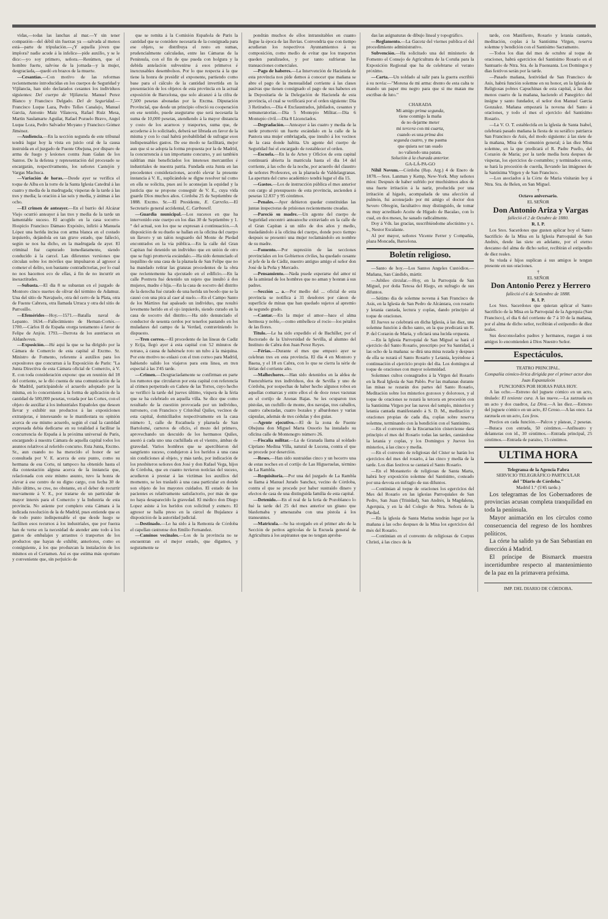vidas,—todas las lanchas al mar.—Y sin tener compasión—del débil sin fuerzas ya —salvada al menos está—parte de tripulación.—¿Y aquella jóven que implora? nadie acude á la infelice—pide auxilio, y se le dice:—yo soy primero, señora.—Resúmen, que el hombre fuerte, salvóse de la jornada—y la mujer, desgraciada,—quedó en brazos de la muerte.
—Cesantías.—Con motivo de las reformas recientemente introducidas en los cuerpos de Seguridad y Vijilancia, han sido declarados cesantes los individuos siguientes: Del cuerpo de Vijilancia. Manuel Perez Blanco y Francisco Delgado. Del de Seguridad.—Francisco Luque Laza, Pedro Telles Canalejo, Manuel Garcia, Antonio Maiz Vilanova, Rafael Ruiz Mesa, Martin Saulamarte Aguilar, Rafael Pozuelo Bravo, Angel Luque Loza, Pedro Salvador Moyano y Francisco Gómez Jiménez.
—Audiencia.—En la sección segunda de este tribunal tendrá lugar hoy la vista en juicio oral de la causa instruida en el juzgado de Fuente Obejuna, por disparo de arma de fuego y lesiones contra Juan Galan de los Santos. De la defensa y representación del procesado se encargarán, respectivamente, los señores Castejón y Vargas Machuca.
—Variación de horas.—Desde ayer se verifica el toque de Alba en la torre de la Santa Iglesia Catedral á las cuatro y media de la madrugada; vísperas de la tarde á las tres y media; la oración á las seis y media, y ánimas á las ocho.
—El crimen de anteayer.—En el barrio del Alcázar Viejo ocurrió anteayer á las tres y media de la tarde un lamentable suceso. El acogido en la casa socorro-Hospicio Francisco Dámaso Expósito, infirió á Manuela López una herida incisa con arma blanca en el costado izquierdo, dejándola en tan grave estado, que falleció, según se nos ha dicho, en la madrugada de ayer. El criminal fué capturado inmediatamente, siendo conducido á la carcel. Las diferentes versiones que circulan sobre los móviles que impulsaron al agresor á cometer el delito, son bastante contradictorias, por lo cual no nos hacemos eco de ellas, á fin de no incurrir en inexactitudes.
—Subasta.—El dia 8 se subastan en el juzgado de Montoro cinco suertes de olivar del término de Adamuz. Una del sitio de Navajuelo, otra del cerro de la Plata, otra de Fuente Cabrera, otra llamada Urraca y otra del sitio de Parrosillo.
—Efemérides—Hoy.—1571.—Batalla naval de Lepanto. 1634.—Fallecimiento de Hernan-Cortés.—1700.—Cárlos II de España otorga testamento á favor de Felipe de Anjón. 1793.—Derrota de los austriacos en Aldanhoven.
—Exposición.—Hé aquí la que se ha dirigido por la Cámara de Comercio de esta capital al Excmo. Sr. Ministro de Fomento, referente á auxilios para los expositores que concurran á la Exposición de Paris: "La Junta Directiva de esta Cámara oficial de Comercio, á V. E. con toda consideración expone: que en reunión del 18 del corriente, se le dió cuenta de una comunicación de la de Madrid, participándole el acuerdo adoptado por la misma, en lo concerniente á la forma de aplicación de la cantidad de 500,000 pesetas, votada por las Cortes, con el objeto de auxiliar á los industriales Españoles que deseen llevar y exhibir sus productos á las exposiciones extranjeras, é interesando se le manifestara su opinión acerca de ese mismo acuerdo, según el cual la cantidad expresada debía dedicarse en su totalidad á facilitar la concurrencia de España á la próxima universal de París, encargando á nuestra Cámara de aquella capital todos los asuntos relativos al referido concurso. Esta Junta, Excmo. Sr., aun cuando no ha merecido el honor de ser consultada por V. E. acerca de este punto, como su hermana de esa Corte, ni tampoco ha obtenido hasta el dia contestación alguna acerca de la instancia que, relacionada con este mismo asunto, tuvo la honra de elevar á ese centro de su digno cargo, con fecha 30 de Julio último, se cree, no obstante, en el deber de recurrir nuevamente á V. E., por tratarse de un particular de mayor interés para el Comercio y la Industria de esta provincia. No asiente por completo esta Cámara á la indicada resolución de la de Madrid, pues entiende que es de todo punto indispensable el que desde luego se faciliten esos recursos á los industriales, que por fuerza han de verse en la necesidad de atender ante todo á los gastos de embalajes y arrastres ó trasportes de los productos que hayan de exhibir, anteriores, como es consiguiente, á los que produzcan la instalación de los mismos en el Certamen. Así es que estima más oportuno y conveniente que, sin perjuicio de
que se remita á la Comisión Española de Paris la cantidad que se considere necesaria de la consignada para ese objeto, se distribuya el resto en sumas, prudencialmente calculadas, entre las Cámaras de la Península, con el fin de que pueda con holgura y la debida antelación subvenirse á esos primeros é inexcusables desembolsos. Por lo que respecta á la que tiene la honra de presidir el exponente, partiendo como base para el cálculo de la cantidad invertida en la presentación de los objetos de esta provincia en la actual exposición de Barcelona, que solo alcanzó á la cifra de 7,500 pesetas abonadas por la Excma. Diputación Provincial, que desde un principio ofreció su cooperación en ese sentido, puede asegurarse que será necesaria la suma de 10,000 pesetas, atendiendo á la mayor distancia y costo de los acarreos y trasportes, suma que, de accederse á lo solicitado, deberá ser librada en favor de la misma y con lo cual habrá probabilidad de sufragar esos indispensables gastos. De ese modo se facilitará, mejor aun que si se adopta la forma propuesta por la de Madrid, la concurrencia á tan importante concurso, y así también saldrian más beneficiados los intereses mercantiles é industriales de nuestra patria. Fundada esta Junta en las precedentes consideraciones, acordó elevar la presente instancia á V. E., suplicándole se digne resolver tal como en ella se solicita, pues así lo aconsejan la equidad y la justicia que se propone conseguir de V. E., cuya vida guarde Dios muchos años. Córdoba 25 de Septiembre de 1888. Excmo. Sr.—El Presidente, E. Carreño.—El Secretario general accidental, C. Carbonell.
—Guardia municipal.—Los sucesos en que ha intervenido este cuerpo en los dias 30 de Septiembre y 1.° del actual, son los que se expresan á continuación.—A disposición de su dueño se hallan en la oficina del cuerpo un llavero y un talón resguardo del Monte de Piedad encontrados en la vía pública.—En la calle del Gran Capitan fué detenido un indivíduo que en unión de otro que se fugó promovía escándalo.—Ha sido denunciado el inquilino de una casa de la plazuela de San Felipe que no ha mandado retirar las granzas procedentes de la obra que recientemente ha ejecutado en el edificio.—En la calle Postrera fué detenido un sujeto que insultó á dos mujeres, madre é hija.—En la casa de socorro del distrito de la derecha fué curado de una herida un beodo que se la causó con una pica al caer al suelo.—En el Campo Santo de los Mártires fué apaleado un individuo, que resultó levemente herido en el ojo izquierdo, siendo curado en la casa de socorro del distrito.—Ha sido denunciado el conductor de sesenta cerdos por tenerlos pastando en los muladares del campo de la Verdad, contraviniendo lo dispuesto.
—Tren correo.—El procedente de las líneas de Cadiz y Ecija, llegó ayer á esta capital con 52 minutos de retraso, á causa de habérsele roto un tubo á la máquina. Por este motivo no enlazó con el tren correo para Madrid, habiendo salido los viajeros para esta línea, en tren especial á las 3'45 tarde.
—Crimen.—Desgraciadamente se confirman en parte los rumores que circularon por esta capital con referencia al crímen perpetrado en Cañete de las Torres, cuyo hecho se verificó la tarde del jueves último, víspera de la féria que se ha celebrado en aquella villa. Se dice que como resultado de la cuestión provocada por un individuo, turronero, con Francisco y Cristóbal Quiles, vecinos de esta capital, domiciliados respectivamente en la casa número 1, calle de Escañuela y plazuela de San Bartolomé, carreros de oficio, el mozo del primero, aprovechando un descuido de los hermanos Quiles, asestó á cada uno una cuchillada en el vientre, ámbas de gravedad. Varios hombres que se apercibieron del sangriento suceso, condujeron á los heridos á una casa sin condiciones al objeto, y más tarde, por indicación de los presbíteros señores don José y don Rafael Vega, hijos de Córdoba, que en cuanto tuvieron noticias del suceso, acudieron á prestar á las víctimas los auxilios del momento, se les trasladó á una casa particular en donde son objeto de los mayores cuidados. El estado de los pacientes es relativamente satisfactorio, por más de que no haya desaparecido la gravedad. El médico don Diego Lopez asiste á los heridos con solicitud y esmero. El agresor se halla preso en la cárcel de Bujalance á disposición de la autoridad judicial.
—Destinado.—Lo ha sido á la Remonta de Córdoba el capellan castrense don Emilio Fernandez.
—Caminos vecinales.—Los de la provincia no se encuentran en el mejor estado, que digamos, y seguramente se
pondrán muchos de ellos intransitables en cuanto llegue la época de las lluvias. Convendria que con tiempo acudieran los respectivos Ayuntamientos á su composición, como medio de evitar que los trasportes queden paralizados, y por tanto sufrieran las transacciones comerciales.
—Pago de haberes.—La Intervención de Hacienda de esta provincia nos pide demos á conocer que mañana se abre el pago de la mensualidad corriente á las clases pasivas que tienen consignado el pago de sus haberes en la Depositaria de la Delegación de Hacienda de esta provincia, el cual se verificará por el orden siguiente: Dia 3 Retirados.—Dia 4 Exclaustrados, jubilados, cesantes y remuneratorias.—Dia 5 Montepío Militar.—Dia 6 Montepío civil.—Dia 8 Licenciados.
—Degradación.—Anteayer á las cuatro y media de la tarde promovió un fuerte escándalo en la calle de la Pastora una mujer embriagada, que insultó á los vecinos de la casa donde habita. Un agente del cuerpo de Seguridad fué el encargado de restablecer el orden.
—Escuela.—En la de Artes y Oficios de esta capital continuará abierta la matrícula hasta el dia 14 del corriente, á las ocho de la noche, por acuerdo del claustro de señores Profesores, en la plazuela de Valdelasgranas. La apertura del curso académico tendrá lugar el dia 15.
—Gastos.—Los de instrucción pública el mes anterior con cargo al presupuesto de esta provincia, ascienden á pesetas 12.837 y 95 céntimos.
—Penales.—Ayer debieron quedar constituidas las juntas inspectoras de prisiones recientemente creadas.
—Pareció su madre.—Un agente del cuerpo de Seguridad encontró anteanoche extraviado en la calle de el Gran Capitan á un niño de dos años y medio, trasladándolo á la oficina del cuerpo, donde poco tiempo después se presentó una mujer reclamándolo en nombre de su madre.
—Fomento.—Por supresión de las secciones provinciales en los Gobiernos civiles, ha quedado cesante el jefe de la de Cádiz, nuestro antiguo amigo el señor don José de la Peña y Mercado.
—Pensamiento.—Nada puede esperarse del amor ni de la amistad de los hombres que no aman y honran á sus padres.
—Sección ... a.—Por medio del ... oficial de esta provincia se notifica á 31 deudores por cánon de superficie de minas que han quedado sujetos al apremio de segundo grado.
—Cantar.—En la mujer el amor—hace el alma hermosa y noble,—como embellece el rocío—los pétalos de las flores.
Titulo.—Le ha sido expedido el de Bachiller, por el Rectorado de la Universidad de Sevilla, al alumno del Instituto de Cabra don Juan Perez Reyes.
—Férias.—Durante el mes que empezó ayer se celebran tres en esta provincia. El dia 4 en Montoro y Baena, y el 18 en Cabra, con lo que se cierra la série de férias del corriente año.
—Malhechores.—Han sido detenidos en la aldea de Fuencubierta tres individuos, dos de Sevilla y uno de Córdoba, por sospechas de haber hecho algunos robos en aquellas comarcas y entre ellos el de doce reses vacunas en el cortijo de Arenas Bajas. Se les ocuparon tres pistolas, un cuchillo de monte, dos navajas, tres caballos, cuatro cabezadas, cuatro bozales y albardones y varias cápsulas, además de tres cédulas y dos guias.
—Agente ejecutivo.—El de la zona de Fuente Obejuna don Miguel Marta Ossorio ha instalado su oficina calle de Montenegro número 26.
—Fiscalía militar.—La de Granada llama al soldado Cipriano Medina Villa, natural de Lucena, contra el que se procede por deserción.
—Reses.—Han sido sustraidas cinco y un becerro una de estas noches en el cortijo de Las Higueruelas, término de La Rambla.
—Requisitoria.—Por una del juzgado de La Rambla se llama á Manuel Jurado Sanchez, vecino de Córdoba, contra el que se procede por haber sustraido dinero y efectos de casa de una distinguida familia de esta capital.
—Detenido.—En el real de la feria de Pozoblanco lo fué la tarde del 25 del mes anterior un gitano que blasfemaba y amenazaba con una pistola á los transeuntes.
—Matricula.—Se ha otorgado en el primer año de la Sección de peritos agrícolas de la Escuela general de Agricultura á los aspirantes que no tengan aproba-
das las asignaturas de dibujo lineal y topográfico.
—Reglamento.—La Gaceta del viernes publica el del procedimiento administrativo.
Subvención.—Ha solicitado una del ministerio de Fomento el Consejo de Agricultura de la Coruña para la Exposición Regional que ha de celebrarse el verano próximo.
—Carta.—Un soldado al salir para la guerra escribió á su novia:—"Morena de mi arma: drento de esta calta te mando un paper mu negro para que si me matan me escribas de luto."
CHARADA
Mi amigo prima segunda,
tiene conmigo la maña
de no dejarme meter
mi tercera con mi cuarta,
cuando es una prima dos
segunda cuatro, y me pasma
que quiera ser tan osado
no valiendo una patata.
Solución á la charada anterior.
GA-LÁ-PA-GO
Nihil Novum.—Córdoba (Rep. Arg.) 4 de Enero de 1878.—Sres. Lanman y Kemp, New-York. Muy señores mios: Después de haber sufrido por muchísimos años de una fuerte irritación á la nariz, producida por una irritación al hígado, acompañada de una afección al pulmón, fuí aconsejado por mi amigo el doctor don Severo Obregón, facultativo muy distinguido, de tomar su muy acreditado Aceite de Hígado de Bacalao, con lo cual, en dos meses, he sanado radicalmente.
Doy á Vds. las gracias, suscribiéndome afectísimo y s. s., Nestor Escalante.
Al por mayor, señores Vicente Ferrer y Compañía, plaza Moncada, Barcelona.
Boletín religioso.
—Santo de hoy.—Los Santos Angeles Custódios.—Mañana, San Cándido, mártir.
—Jubileo circular.—Hoy, en la Parroquia de San Miguel, por doña Teresa del Riego, en sufragio de sus difuntos.
—Sétimo dia de solemne novena á San Francisco de Asís, en la Iglesia de San Pedro de Alcántara, con rosario y letanía cantada, lectura y coplas, dando principio al toque de oraciones.
El Jueves se celebrará en dicha Iglesia, á las diez, una solemne función á dicho santo, en la que predicará un R. P. del Corazón de María, y oficiará una lucida orquesta.
—En la Iglesia Parroquial de San Miguel se hará el ejercicio del Santo Rosario, prescripto por Su Santidad, á las ocho de la mañana: se dirá una misa rezada y despues de ella se rezará el Santo Rosario y Letanía, leyéndose á continuación el ejercicio propio del dia. Los domingos al toque de oraciones con mayor solemnidad.
Solemnes cultos consagrados á la Virgen del Rosario en la Real Iglesia de San Pablo. Por las mañanas durante las misas se rezarán dos partes del Santo Rosario, Meditación sobre los misterios gozosos y dolorosos, y al toque de oraciones se rezará la tercera en procesión con la Santísima Virgen por las naves del templo, misterios y letanía cantada manifestando á S. D. M., meditación y oraciones propias de cada dia, coplas sobre reserva solemne, terminando con la bendición con el Santísimo.
—En el convento de la Encarnación cisterciense dará principio el mes del Rosario todas las tardes, cantándose la letanía y coplas, y los Domingos y Jueves los misterios, á las cinco y media.
—En el convento de religiosas del Cister se harán los ejercicios del mes del rosario, á las cinco y media de la tarde. Los dias festivos se cantará el Santo Rosario.
—En el Monasterio de religiosas de Santa Marta, habrá hoy exposición solemne del Santísimo, costeado por una devota en sufragio de sus difuntos.
—Continúan al toque de oraciones los egercicios del Mes del Rosario en las iglesias Parroquiales de San Pedro, San Juan (Trinidad), San Andrés, la Magdalena, Agerquía, y en la del Colegio de Ntra. Señora de la Piedad.
—En la iglesia de Santa Marina tendrán lugar por la mañana á las ocho despues de la Misa los egercicios del més del Rosario.
—Continúan en el convento de religiosas de Corpus Christi, á las cinco de la
tarde, con Manifiesto, Rosario y letanía cantado, meditación, coplas á la Santísima Virgen, reserva solemne y bendición con el Santísimo Sacramento.
—Todos los dias del mes de octubre al toque de oraciones, habrá egercicios del Santísimo Rosario en el Santuario de Ntra. Sra. de la Fuensanta. Los Domingos y dias festivos serán por la tarde.
—Pasado mañana, festividad de San Francisco de Asís, habrá función solemne en su honor, en la Iglesia de Religiosas pobres Capuchinas de esta capital, á las diez menos cuarto de la mañana, haciendo el Panegírico del insigne y santo fundador, el señor don Manuel García Gonzalez. Mañana empezará la novena del Santo á oraciones, y todo el mes el ejercicio del Santísimo Rosario.
—La V. O. T. establecida en la iglesia de Santa Isabel, celebrará pasado mañana la fiesta de su seráfico patriarca San Francisco de Asís, del modo siguiente: á las siete de la mañana, Misa de Comunión general; á las diez Misa solemne, en la que predicará el R. Padre Puello, del Corazón de María; por la tarde media hora despues de vísperas, los ejercicios de costumbre; y terminados estos, se hará la procesión de cuerda, llevando las imágenes de la Santísima Virgen y de San Francisco.
—Los asociados á la Córte de María visitarán hoy á Ntra. Sra. de Belen, en San Miguel.
†
Octavo aniversario.
EL SEÑOR
Don Antonio Ariza y Vargas
falleció el 2 de Octubre de 1880.
R. I. P.
Los Sres. Sacerdotes que gusten aplicar hoy el Santo Sacrificio de la Misa en la Iglesia Parroquial de San Andrés, desde las siete en adelante, por el eterno descanso del alma de dicho señor, recibirán el estipendio de diez reales.
Su viuda é hijos suplican á sus amigos le tengan presente en sus oraciones.
†
EL SEÑOR
Don Antonio Perez y Herrero
falleció el 6 de Setiembre de 1888.
R. I. P.
Los Sres. Sacerdotes que quieran aplicar el Santo Sacrificio de la Misa en la Parroquial de la Agerquía (San Francisco), el dia 6 del corriente de 7 á 10 de la mañana, por el alma de dicho señor, recibirán el estipendio de diez reales.
Sus desconsolados padres y hermanos, ruegan á sus amigos lo encomienden á Dios Nuestro Señor.
Espectáculos.
TEATRO PRINCIPAL.
Compañía cómico-lírica dirigida por el primer actor don Juan Espantaleón
FUNCIONES POR HORAS PARA HOY.
A las ocho.—Estreno del juguete cómico en un acto, titulado: El teniente cura. A las nueve.—La zarzuela en un acto y dos cuadros, La Diva.—A las diez.—Estreno del juguete cómico en un acto, El Censo.—A las once. La zarzuela en un acto, Los feos.
Precios en cada función.—Palcos y plateas, 2 pesetas.—Butaca con entrada, 50 céntimos.—Anfiteatro y delanteras con id., 30 céntimos.—Entrada principal, 25 céntimos.—Entrada de paraiso, 15 céntimos.
ULTIMA HORA
Telegrama de la Agencia Fabra
SERVICIO TELEGRÁFICO PARTICULAR
del "Diario de Córdoba."
Madrid 1.° (5'45 tarde.)
Los telegramas de los Gobernadores de provincias acusan completa tranquilidad en toda la península.
Mayor animación en los círculos como consecuencia del regreso de los hombres políticos.
La córte ha salido ya de San Sebastian en dirección á Madrid.
El príncipe de Bismarck muestra incertidumbre respecto al mantenimiento de la paz en la primavera próxima.
IMP. DEL DIARIO DE CÓRDOBA.